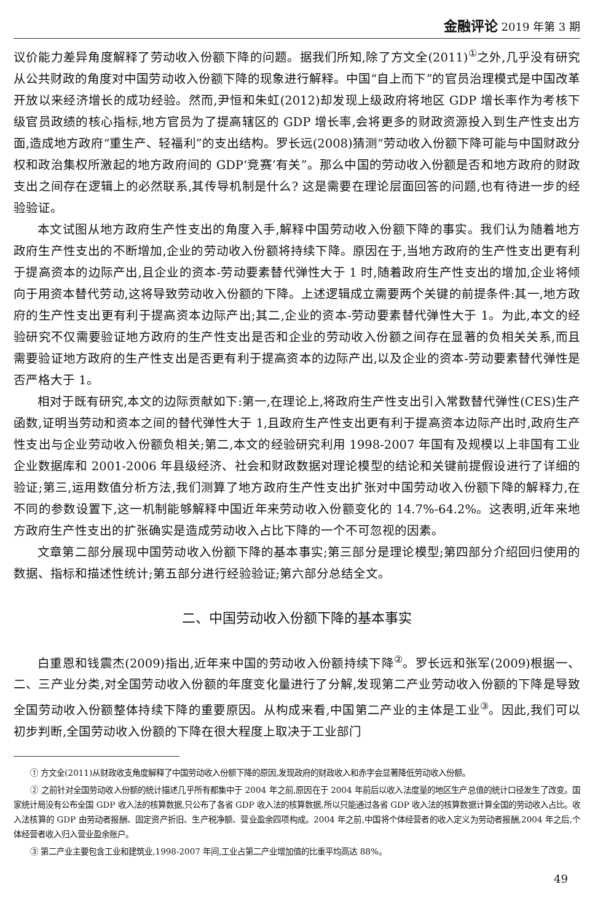金融评论 2019 年第 3 期
议价能力差异角度解释了劳动收入份额下降的问题。据我们所知,除了方文全(2011)<sup>①</sup>之外,几乎没有研究从公共财政的角度对中国劳动收入份额下降的现象进行解释。中国“自上而下”的官员治理模式是中国改革开放以来经济增长的成功经验。然而,尹恒和朱虹(2012)却发现上级政府将地区 GDP 增长率作为考核下级官员政绩的核心指标,地方官员为了提高辖区的 GDP 增长率,会将更多的财政资源投入到生产性支出方面,造成地方政府“重生产、轻福利”的支出结构。罗长远(2008)猜测“劳动收入份额下降可能与中国财政分权和政治集权所激起的地方政府间的 GDP‘竞赛’有关”。那么中国的劳动收入份额是否和地方政府的财政支出之间存在逻辑上的必然联系,其传导机制是什么? 这是需要在理论层面回答的问题,也有待进一步的经验验证。
本文试图从地方政府生产性支出的角度入手,解释中国劳动收入份额下降的事实。我们认为随着地方政府生产性支出的不断增加,企业的劳动收入份额将持续下降。原因在于,当地方政府的生产性支出更有利于提高资本的边际产出,且企业的资本-劳动要素替代弹性大于 1 时,随着政府生产性支出的增加,企业将倾向于用资本替代劳动,这将导致劳动收入份额的下降。上述逻辑成立需要两个关键的前提条件:其一,地方政府的生产性支出更有利于提高资本边际产出;其二,企业的资本-劳动要素替代弹性大于 1。为此,本文的经验研究不仅需要验证地方政府的生产性支出是否和企业的劳动收入份额之间存在显著的负相关关系,而且需要验证地方政府的生产性支出是否更有利于提高资本的边际产出,以及企业的资本-劳动要素替代弹性是否严格大于 1。
相对于既有研究,本文的边际贡献如下:第一,在理论上,将政府生产性支出引入常数替代弹性(CES)生产函数,证明当劳动和资本之间的替代弹性大于 1,且政府生产性支出更有利于提高资本边际产出时,政府生产性支出与企业劳动收入份额负相关;第二,本文的经验研究利用 1998-2007 年国有及规模以上非国有工业企业数据库和 2001-2006 年县级经济、社会和财政数据对理论模型的结论和关键前提假设进行了详细的验证;第三,运用数值分析方法,我们测算了地方政府生产性支出扩张对中国劳动收入份额下降的解释力,在不同的参数设置下,这一机制能够解释中国近年来劳动收入份额变化的 14.7%-64.2%。这表明,近年来地方政府生产性支出的扩张确实是造成劳动收入占比下降的一个不可忽视的因素。
文章第二部分展现中国劳动收入份额下降的基本事实;第三部分是理论模型;第四部分介绍回归使用的数据、指标和描述性统计;第五部分进行经验验证;第六部分总结全文。
二、中国劳动收入份额下降的基本事实
白重恩和钱震杰(2009)指出,近年来中国的劳动收入份额持续下降<sup>②</sup>。罗长远和张军(2009)根据一、二、三产业分类,对全国劳动收入份额的年度变化量进行了分解,发现第二产业劳动收入份额的下降是导致全国劳动收入份额整体持续下降的重要原因。从构成来看,中国第二产业的主体是工业<sup>③</sup>。因此,我们可以初步判断,全国劳动收入份额的下降在很大程度上取决于工业部门
① 方文全(2011)从财政收支角度解释了中国劳动收入份额下降的原因,发现政府的财政收入和赤字会显著降低劳动收入份额。
② 之前针对全国劳动收入份额的统计描述几乎所有都集中于 2004 年之前,原因在于 2004 年前后以收入法度量的地区生产总值的统计口径发生了改变。国家统计局没有公布全国 GDP 收入法的核算数据,只公布了各省 GDP 收入法的核算数据,所以只能通过各省 GDP 收入法的核算数据计算全国的劳动收入占比。收入法核算的 GDP 由劳动者报酬、固定资产折旧、生产税净额、营业盈余四项构成。2004 年之前,中国将个体经营者的收入定义为劳动者报酬,2004 年之后,个体经营者收入归入营业盈余账户。
③ 第二产业主要包含工业和建筑业,1998-2007 年间,工业占第二产业增加值的比重平均高达 88%。
49